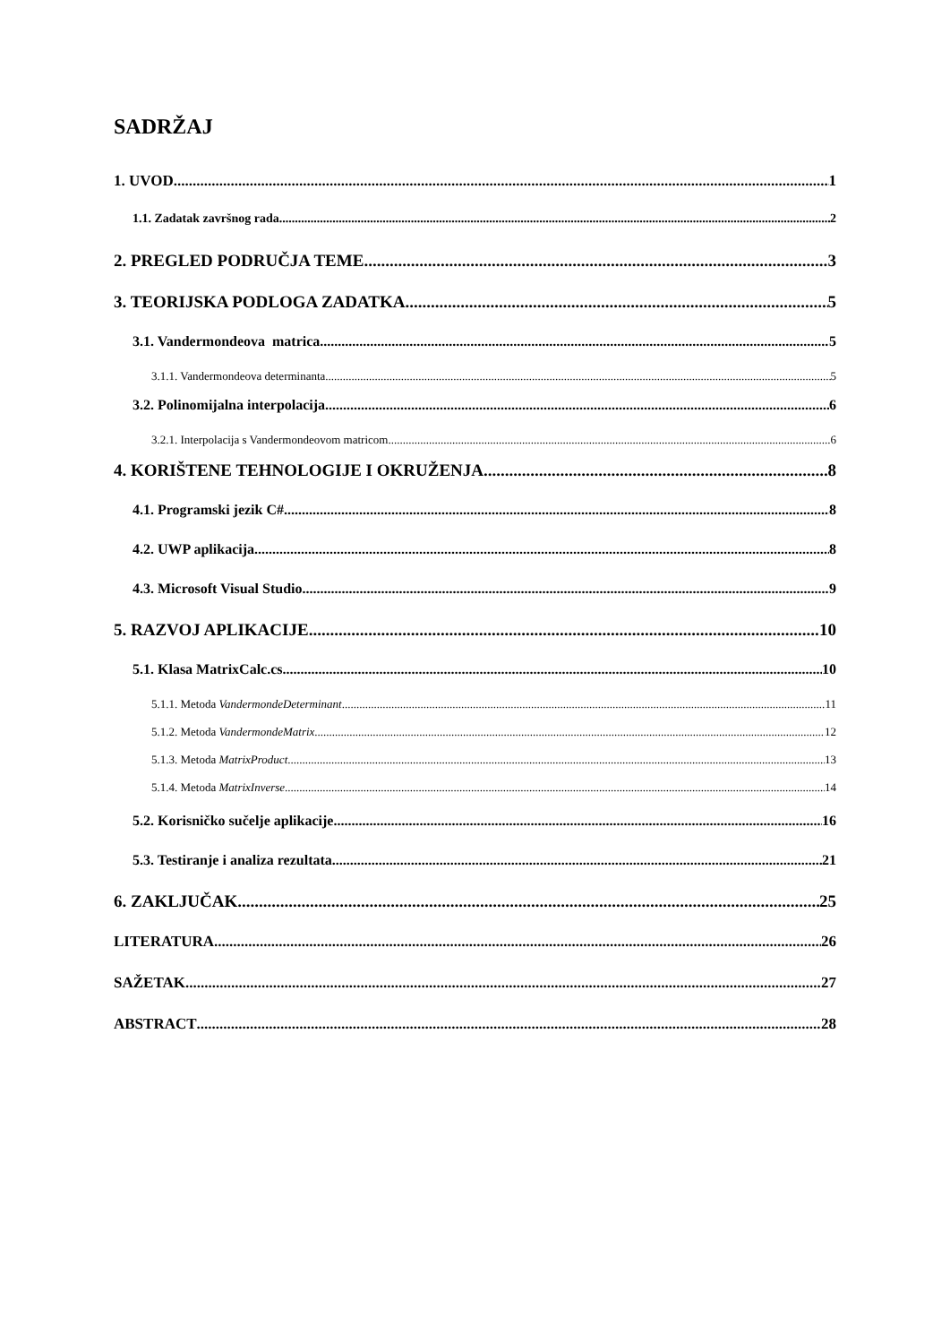SADRŽAJ
1. UVOD 1
1.1. Zadatak završnog rada 2
2. PREGLED PODRUČJA TEME 3
3. TEORIJSKA PODLOGA ZADATKA 5
3.1. Vandermondeova matrica 5
3.1.1. Vandermondeova determinanta 5
3.2. Polinomijalna interpolacija 6
3.2.1. Interpolacija s Vandermondeovom matricom 6
4. KORIŠTENE TEHNOLOGIJE I OKRUŽENJA 8
4.1. Programski jezik C# 8
4.2. UWP aplikacija 8
4.3. Microsoft Visual Studio 9
5. RAZVOJ APLIKACIJE 10
5.1. Klasa MatrixCalc.cs 10
5.1.1. Metoda VandermondeDeterminant 11
5.1.2. Metoda VandermondeMatrix 12
5.1.3. Metoda MatrixProduct 13
5.1.4. Metoda MatrixInverse 14
5.2. Korisničko sučelje aplikacije 16
5.3. Testiranje i analiza rezultata 21
6. ZAKLJUČAK 25
LITERATURA 26
SAŽETAK 27
ABSTRACT 28